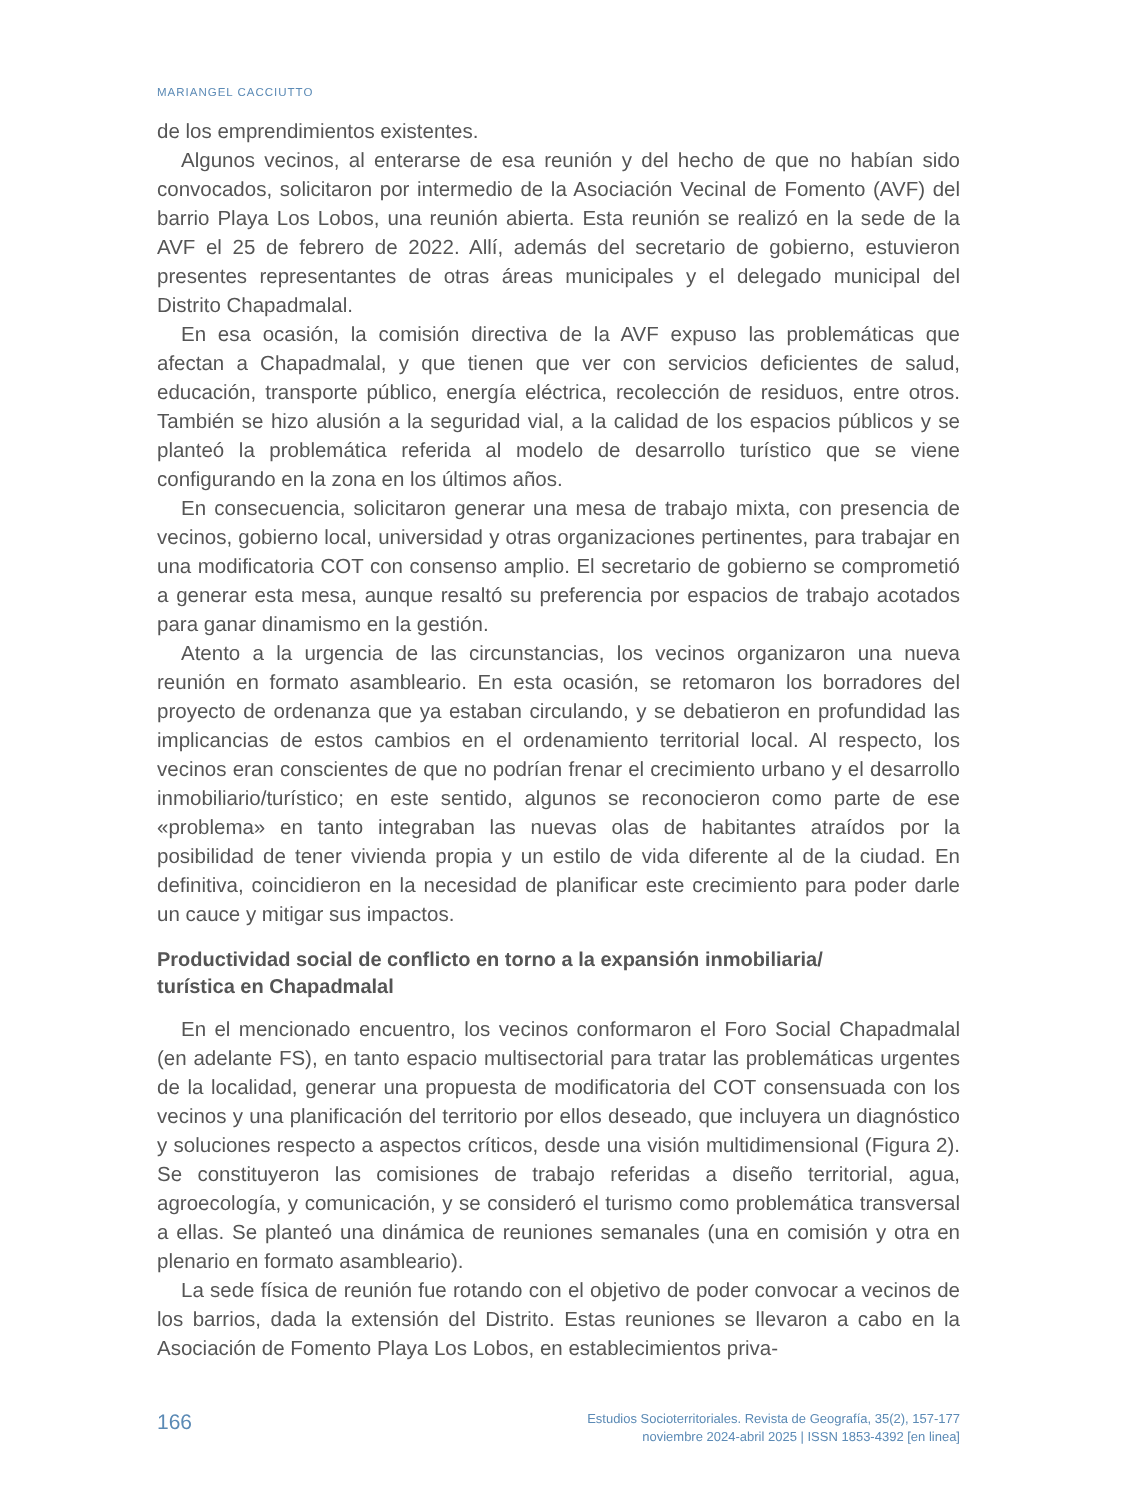MARIANGEL CACCIUTTO
de los emprendimientos existentes.
Algunos vecinos, al enterarse de esa reunión y del hecho de que no habían sido convocados, solicitaron por intermedio de la Asociación Vecinal de Fomento (AVF) del barrio Playa Los Lobos, una reunión abierta. Esta reunión se realizó en la sede de la AVF el 25 de febrero de 2022. Allí, además del secretario de gobierno, estuvieron presentes representantes de otras áreas municipales y el delegado municipal del Distrito Chapadmalal.
En esa ocasión, la comisión directiva de la AVF expuso las problemáticas que afectan a Chapadmalal, y que tienen que ver con servicios deficientes de salud, educación, transporte público, energía eléctrica, recolección de residuos, entre otros. También se hizo alusión a la seguridad vial, a la calidad de los espacios públicos y se planteó la problemática referida al modelo de desarrollo turístico que se viene configurando en la zona en los últimos años.
En consecuencia, solicitaron generar una mesa de trabajo mixta, con presencia de vecinos, gobierno local, universidad y otras organizaciones pertinentes, para trabajar en una modificatoria COT con consenso amplio. El secretario de gobierno se comprometió a generar esta mesa, aunque resaltó su preferencia por espacios de trabajo acotados para ganar dinamismo en la gestión.
Atento a la urgencia de las circunstancias, los vecinos organizaron una nueva reunión en formato asambleario. En esta ocasión, se retomaron los borradores del proyecto de ordenanza que ya estaban circulando, y se debatieron en profundidad las implicancias de estos cambios en el ordenamiento territorial local. Al respecto, los vecinos eran conscientes de que no podrían frenar el crecimiento urbano y el desarrollo inmobiliario/turístico; en este sentido, algunos se reconocieron como parte de ese «problema» en tanto integraban las nuevas olas de habitantes atraídos por la posibilidad de tener vivienda propia y un estilo de vida diferente al de la ciudad. En definitiva, coincidieron en la necesidad de planificar este crecimiento para poder darle un cauce y mitigar sus impactos.
Productividad social de conflicto en torno a la expansión inmobiliaria/
turística en Chapadmalal
En el mencionado encuentro, los vecinos conformaron el Foro Social Chapadmalal (en adelante FS), en tanto espacio multisectorial para tratar las problemáticas urgentes de la localidad, generar una propuesta de modificatoria del COT consensuada con los vecinos y una planificación del territorio por ellos deseado, que incluyera un diagnóstico y soluciones respecto a aspectos críticos, desde una visión multidimensional (Figura 2). Se constituyeron las comisiones de trabajo referidas a diseño territorial, agua, agroecología, y comunicación, y se consideró el turismo como problemática transversal a ellas. Se planteó una dinámica de reuniones semanales (una en comisión y otra en plenario en formato asambleario).
La sede física de reunión fue rotando con el objetivo de poder convocar a vecinos de los barrios, dada la extensión del Distrito. Estas reuniones se llevaron a cabo en la Asociación de Fomento Playa Los Lobos, en establecimientos priva-
166
Estudios Socioterritoriales. Revista de Geografía, 35(2), 157-177
noviembre 2024-abril 2025 | ISSN 1853-4392 [en linea]